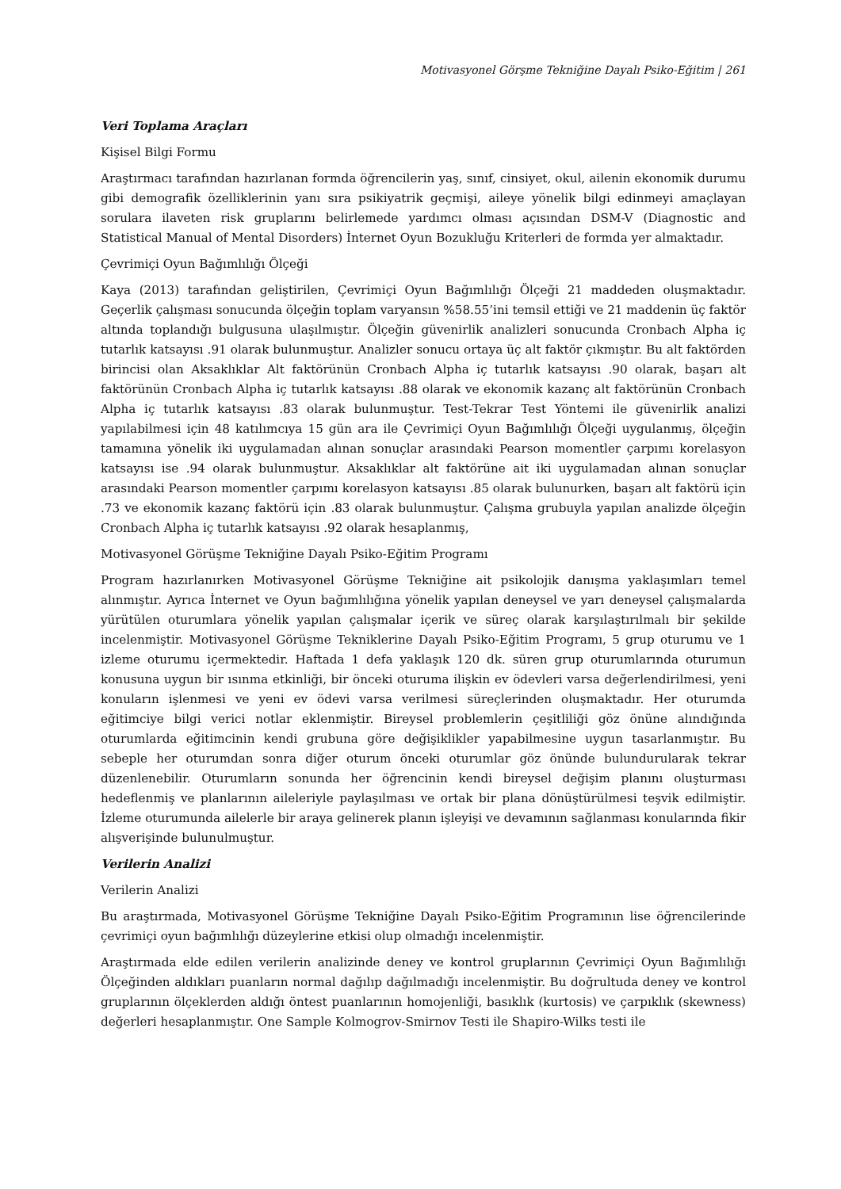Motivasyonel Görşme Tekniğine Dayalı Psiko-Eğitim | 261
Veri Toplama Araçları
Kişisel Bilgi Formu
Araştırmacı tarafından hazırlanan formda öğrencilerin yaş, sınıf, cinsiyet, okul, ailenin ekonomik durumu gibi demografik özelliklerinin yanı sıra psikiyatrik geçmişi, aileye yönelik bilgi edinmeyi amaçlayan sorulara ilaveten risk gruplarını belirlemede yardımcı olması açısından DSM-V (Diagnostic and Statistical Manual of Mental Disorders) İnternet Oyun Bozukluğu Kriterleri de formda yer almaktadır.
Çevrimiçi Oyun Bağımlılığı Ölçeği
Kaya (2013) tarafından geliştirilen, Çevrimiçi Oyun Bağımlılığı Ölçeği 21 maddeden oluşmaktadır. Geçerlik çalışması sonucunda ölçeğin toplam varyansın %58.55’ini temsil ettiği ve 21 maddenin üç faktör altında toplandığı bulgusuna ulaşılmıştır. Ölçeğin güvenirlik analizleri sonucunda Cronbach Alpha iç tutarlık katsayısı .91 olarak bulunmuştur. Analizler sonucu ortaya üç alt faktör çıkmıştır. Bu alt faktörden birincisi olan Aksaklıklar Alt faktörünün Cronbach Alpha iç tutarlık katsayısı .90 olarak, başarı alt faktörünün Cronbach Alpha iç tutarlık katsayısı .88 olarak ve ekonomik kazanç alt faktörünün Cronbach Alpha iç tutarlık katsayısı .83 olarak bulunmuştur. Test-Tekrar Test Yöntemi ile güvenirlik analizi yapılabilmesi için 48 katılımcıya 15 gün ara ile Çevrimiçi Oyun Bağımlılığı Ölçeği uygulanmış, ölçeğin tamamına yönelik iki uygulamadan alınan sonuçlar arasındaki Pearson momentler çarpımı korelasyon katsayısı ise .94 olarak bulunmuştur. Aksaklıklar alt faktörüne ait iki uygulamadan alınan sonuçlar arasındaki Pearson momentler çarpımı korelasyon katsayısı .85 olarak bulunurken, başarı alt faktörü için .73 ve ekonomik kazanç faktörü için .83 olarak bulunmuştur. Çalışma grubuyla yapılan analizde ölçeğin Cronbach Alpha iç tutarlık katsayısı .92 olarak hesaplanmış,
Motivasyonel Görüşme Tekniğine Dayalı Psiko-Eğitim Programı
Program hazırlanırken Motivasyonel Görüşme Tekniğine ait psikolojik danışma yaklaşımları temel alınmıştır. Ayrıca İnternet ve Oyun bağımlılığına yönelik yapılan deneysel ve yarı deneysel çalışmalarda yürütülen oturumlara yönelik yapılan çalışmalar içerik ve süreç olarak karşılaştırılmalı bir şekilde incelenmiştir. Motivasyonel Görüşme Tekniklerine Dayalı Psiko-Eğitim Programı, 5 grup oturumu ve 1 izleme oturumu içermektedir. Haftada 1 defa yaklaşık 120 dk. süren grup oturumlarında oturumun konusuna uygun bir ısınma etkinliği, bir önceki oturuma ilişkin ev ödevleri varsa değerlendirilmesi, yeni konuların işlenmesi ve yeni ev ödevi varsa verilmesi süreçlerinden oluşmaktadır. Her oturumda eğitimciye bilgi verici notlar eklenmiştir. Bireysel problemlerin çeşitliliği göz önüne alındığında oturumlarda eğitimcinin kendi grubuna göre değişiklikler yapabilmesine uygun tasarlanmıştır. Bu sebeple her oturumdan sonra diğer oturum önceki oturumlar göz önünde bulundurularak tekrar düzenlenebilir. Oturumların sonunda her öğrencinin kendi bireysel değişim planını oluşturması hedeflenmiş ve planlarının aileleriyle paylaşılması ve ortak bir plana dönüştürülmesi teşvik edilmiştir. İzleme oturumunda ailelerle bir araya gelinerek planın işleyişi ve devamının sağlanması konularında fikir alışverişinde bulunulmuştur.
Verilerin Analizi
Verilerin Analizi
Bu araştırmada, Motivasyonel Görüşme Tekniğine Dayalı Psiko-Eğitim Programının lise öğrencilerinde çevrimiçi oyun bağımlılığı düzeylerine etkisi olup olmadığı incelenmiştir.
Araştırmada elde edilen verilerin analizinde deney ve kontrol gruplarının Çevrimiçi Oyun Bağımlılığı Ölçeğinden aldıkları puanların normal dağılıp dağılmadığı incelenmiştir. Bu doğrultuda deney ve kontrol gruplarının ölçeklerden aldığı öntest puanlarının homojenliği, basıklık (kurtosis) ve çarpıklık (skewness) değerleri hesaplanmıştır. One Sample Kolmogrov-Smirnov Testi ile Shapiro-Wilks testi ile